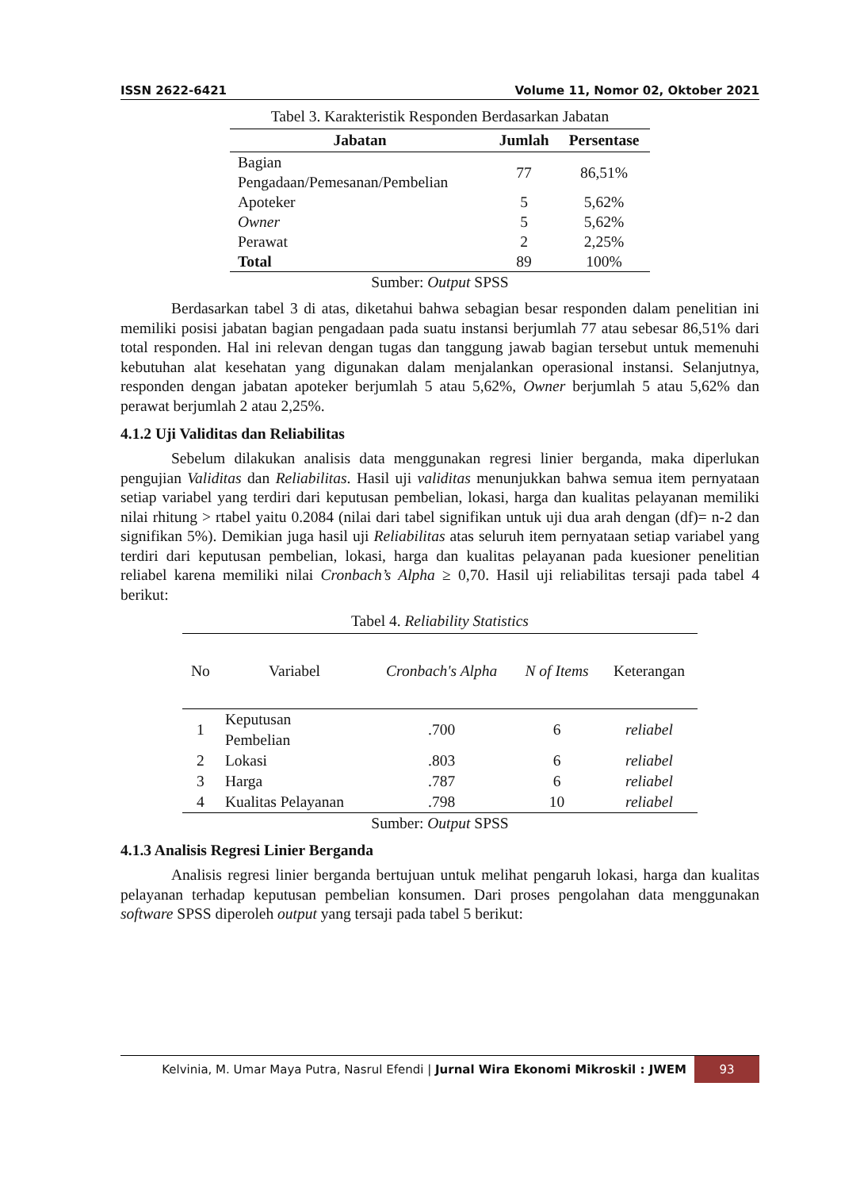ISSN 2622-6421 Volume 11, Nomor 02, Oktober 2021
Tabel 3. Karakteristik Responden Berdasarkan Jabatan
| Jabatan | Jumlah | Persentase |
| --- | --- | --- |
| Bagian Pengadaan/Pemesanan/Pembelian | 77 | 86,51% |
| Apoteker | 5 | 5,62% |
| Owner | 5 | 5,62% |
| Perawat | 2 | 2,25% |
| Total | 89 | 100% |
Sumber: Output SPSS
Berdasarkan tabel 3 di atas, diketahui bahwa sebagian besar responden dalam penelitian ini memiliki posisi jabatan bagian pengadaan pada suatu instansi berjumlah 77 atau sebesar 86,51% dari total responden. Hal ini relevan dengan tugas dan tanggung jawab bagian tersebut untuk memenuhi kebutuhan alat kesehatan yang digunakan dalam menjalankan operasional instansi. Selanjutnya, responden dengan jabatan apoteker berjumlah 5 atau 5,62%, Owner berjumlah 5 atau 5,62% dan perawat berjumlah 2 atau 2,25%.
4.1.2 Uji Validitas dan Reliabilitas
Sebelum dilakukan analisis data menggunakan regresi linier berganda, maka diperlukan pengujian Validitas dan Reliabilitas. Hasil uji validitas menunjukkan bahwa semua item pernyataan setiap variabel yang terdiri dari keputusan pembelian, lokasi, harga dan kualitas pelayanan memiliki nilai rhitung > rtabel yaitu 0.2084 (nilai dari tabel signifikan untuk uji dua arah dengan (df)= n-2 dan signifikan 5%). Demikian juga hasil uji Reliabilitas atas seluruh item pernyataan setiap variabel yang terdiri dari keputusan pembelian, lokasi, harga dan kualitas pelayanan pada kuesioner penelitian reliabel karena memiliki nilai Cronbach’s Alpha ≥ 0,70. Hasil uji reliabilitas tersaji pada tabel 4 berikut:
Tabel 4. Reliability Statistics
| No | Variabel | Cronbach's Alpha | N of Items | Keterangan |
| --- | --- | --- | --- | --- |
| 1 | Keputusan Pembelian | .700 | 6 | reliabel |
| 2 | Lokasi | .803 | 6 | reliabel |
| 3 | Harga | .787 | 6 | reliabel |
| 4 | Kualitas Pelayanan | .798 | 10 | reliabel |
Sumber: Output SPSS
4.1.3 Analisis Regresi Linier Berganda
Analisis regresi linier berganda bertujuan untuk melihat pengaruh lokasi, harga dan kualitas pelayanan terhadap keputusan pembelian konsumen. Dari proses pengolahan data menggunakan software SPSS diperoleh output yang tersaji pada tabel 5 berikut:
Kelvinia, M. Umar Maya Putra, Nasrul Efendi | Jurnal Wira Ekonomi Mikroskil : JWEM
93